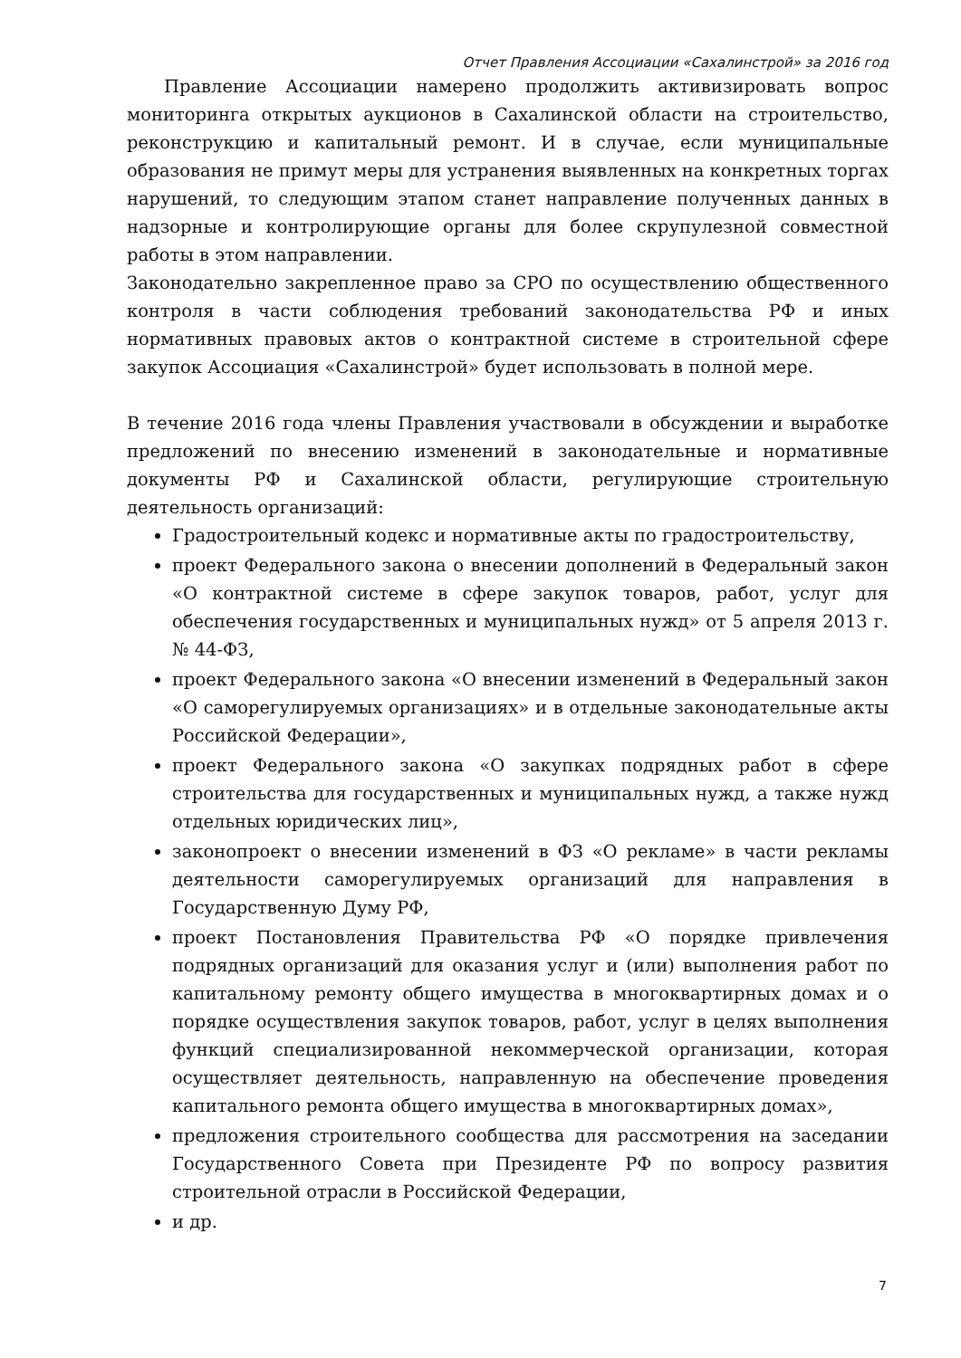Отчет Правления Ассоциации «Сахалинстрой» за 2016 год
Правление Ассоциации намерено продолжить активизировать вопрос мониторинга открытых аукционов в Сахалинской области на строительство, реконструкцию и капитальный ремонт. И в случае, если муниципальные образования не примут меры для устранения выявленных на конкретных торгах нарушений, то следующим этапом станет направление полученных данных в надзорные и контролирующие органы для более скрупулезной совместной работы в этом направлении.
Законодательно закрепленное право за СРО по осуществлению общественного контроля в части соблюдения требований законодательства РФ и иных нормативных правовых актов о контрактной системе в строительной сфере закупок Ассоциация «Сахалинстрой» будет использовать в полной мере.
В течение 2016 года члены Правления участвовали в обсуждении и выработке предложений по внесению изменений в законодательные и нормативные документы РФ и Сахалинской области, регулирующие строительную деятельность организаций:
Градостроительный кодекс и нормативные акты по градостроительству,
проект Федерального закона о внесении дополнений в Федеральный закон «О контрактной системе в сфере закупок товаров, работ, услуг для обеспечения государственных и муниципальных нужд» от 5 апреля 2013 г. № 44-ФЗ,
проект Федерального закона «О внесении изменений в Федеральный закон «О саморегулируемых организациях» и в отдельные законодательные акты Российской Федерации»,
проект Федерального закона «О закупках подрядных работ в сфере строительства для государственных и муниципальных нужд, а также нужд отдельных юридических лиц»,
законопроект о внесении изменений в ФЗ «О рекламе» в части рекламы деятельности саморегулируемых организаций для направления в Государственную Думу РФ,
проект Постановления Правительства РФ «О порядке привлечения подрядных организаций для оказания услуг и (или) выполнения работ по капитальному ремонту общего имущества в многоквартирных домах и о порядке осуществления закупок товаров, работ, услуг в целях выполнения функций специализированной некоммерческой организации, которая осуществляет деятельность, направленную на обеспечение проведения капитального ремонта общего имущества в многоквартирных домах»,
предложения строительного сообщества для рассмотрения на заседании Государственного Совета при Президенте РФ по вопросу развития строительной отрасли в Российской Федерации,
и др.
7